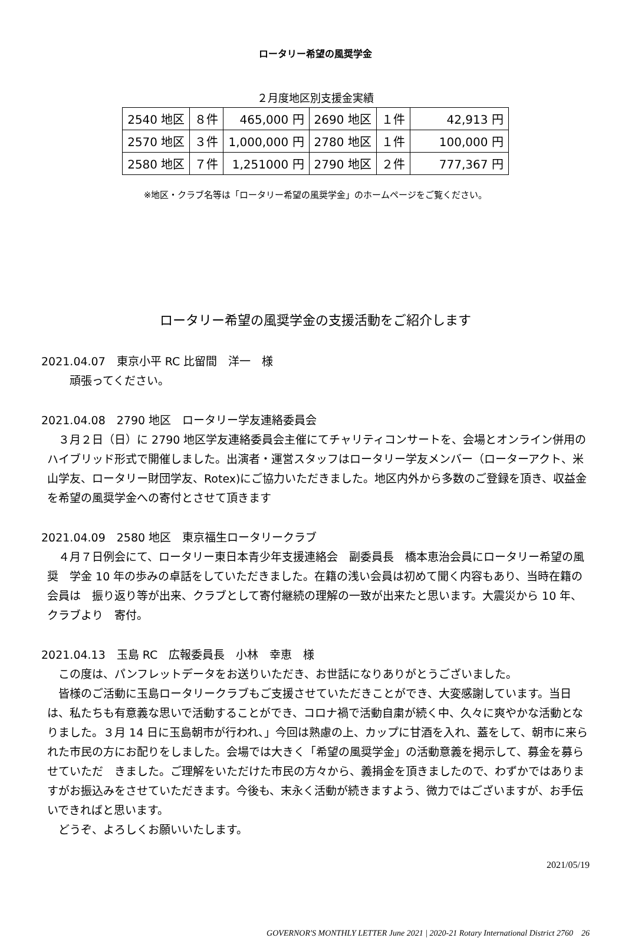ロータリー希望の風奨学金
２月度地区別支援金実績
| 2540 地区 | ８件 | 465,000 円 | 2690 地区 | １件 | 42,913 円 |
| 2570 地区 | ３件 | 1,000,000 円 | 2780 地区 | １件 | 100,000 円 |
| 2580 地区 | ７件 | 1,251000 円 | 2790 地区 | ２件 | 777,367 円 |
※地区・クラブ名等は「ロータリー希望の風奨学金」のホームページをご覧ください。
ロータリー希望の風奨学金の支援活動をご紹介します
2021.04.07　東京小平 RC 比留間　洋一　様
　　頑張ってください。
2021.04.08　2790 地区　ロータリー学友連絡委員会
　３月２日（日）に 2790 地区学友連絡委員会主催にてチャリティコンサートを、会場とオンライン併用のハイブリッド形式で開催しました。出演者・運営スタッフはロータリー学友メンバー（ローターアクト、米山学友、ロータリー財団学友、Rotex)にご協力いただきました。地区内外から多数のご登録を頂き、収益金を希望の風奨学金への寄付とさせて頂きます
2021.04.09　2580 地区　東京福生ロータリークラブ
　４月７日例会にて、ロータリー東日本青少年支援連絡会　副委員長　橋本恵治会員にロータリー希望の風奨　学金 10 年の歩みの卓話をしていただきました。在籍の浅い会員は初めて聞く内容もあり、当時在籍の会員は　振り返り等が出来、クラブとして寄付継続の理解の一致が出来たと思います。大震災から 10 年、クラブより　寄付。
2021.04.13　玉島 RC　広報委員長　小林　幸恵　様
　この度は、パンフレットデータをお送りいただき、お世話になりありがとうございました。
　皆様のご活動に玉島ロータリークラブもご支援させていただきことができ、大変感謝しています。当日は、私たちも有意義な思いで活動することができ、コロナ禍で活動自粛が続く中、久々に爽やかな活動となりました。３月 14 日に玉島朝市が行われ、」今回は熟慮の上、カップに甘酒を入れ、蓋をして、朝市に来られた市民の方にお配りをしました。会場では大きく「希望の風奨学金」の活動意義を掲示して、募金を募らせていただ　きました。ご理解をいただけた市民の方々から、義捐金を頂きましたので、わずかではありますがお振込みをさせていただきます。今後も、末永く活動が続きますよう、微力ではございますが、お手伝いできればと思います。
　どうぞ、よろしくお願いいたします。
2021/05/19
GOVERNOR'S MONTHLY LETTER June 2021 | 2020-21 Rotary International District 2760　26